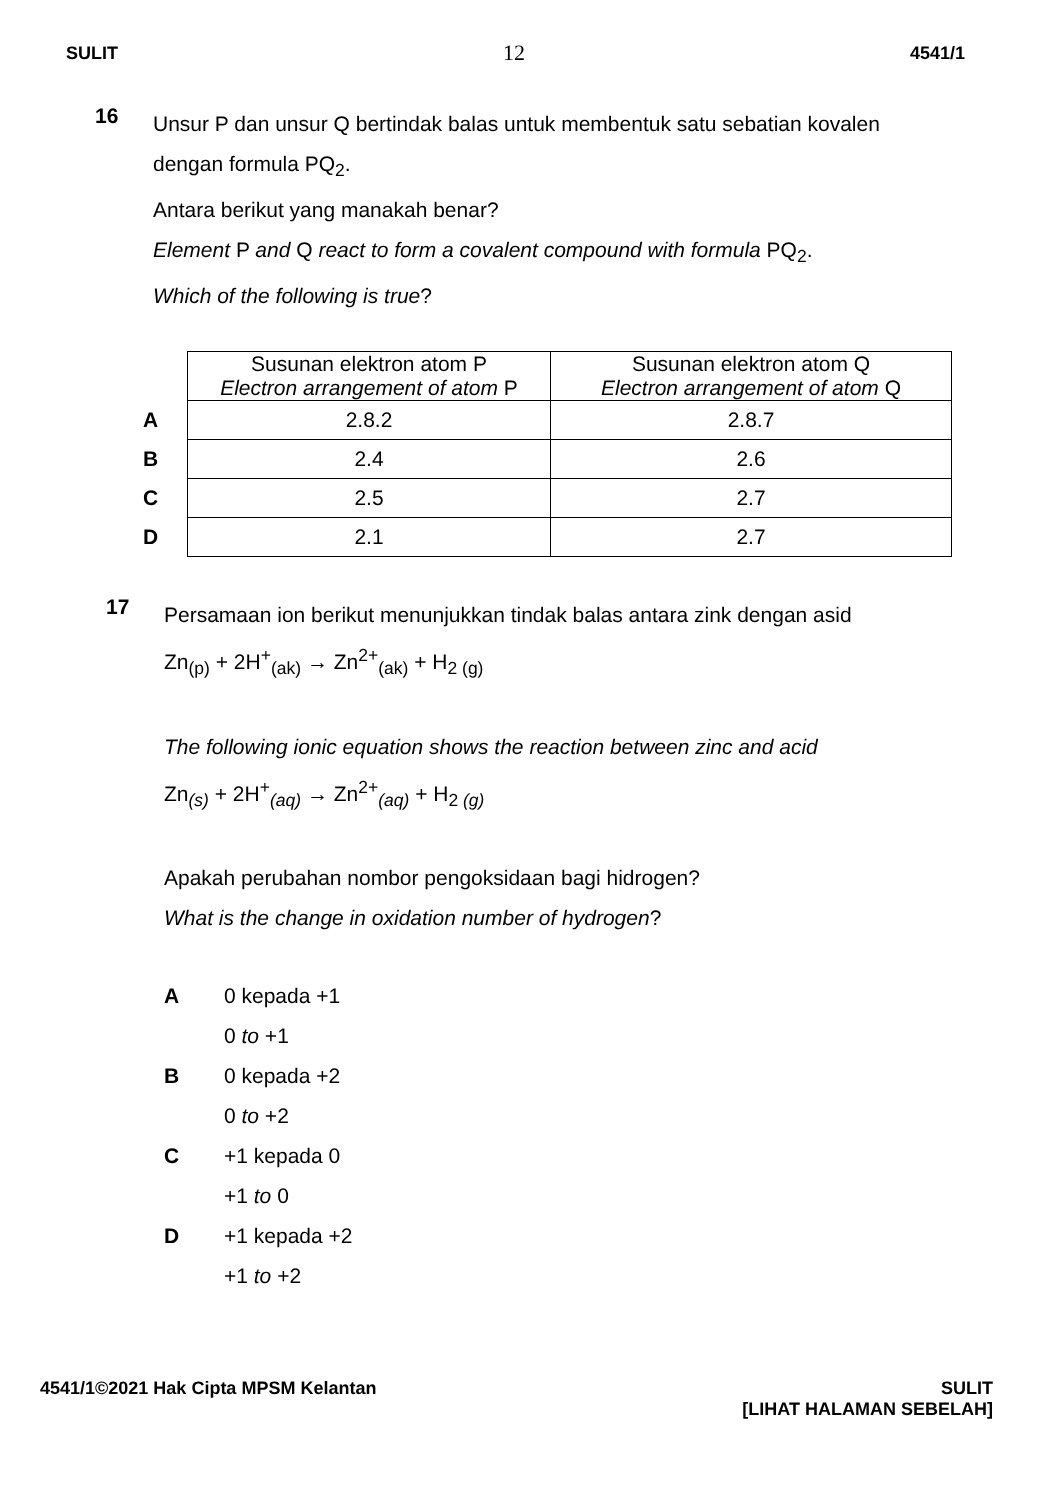SULIT 12 4541/1
16
Unsur P dan unsur Q bertindak balas untuk membentuk satu sebatian kovalen
dengan formula PQ<sub>2</sub>.
Antara berikut yang manakah benar?
Element P and Q react to form a covalent compound with formula PQ<sub>2</sub>.
Which of the following is true?
| | Susunan elektron atom P Electron arrangement of atom P | Susunan elektron atom Q Electron arrangement of atom Q |
| A | 2.8.2 | 2.8.7 |
| B | 2.4 | 2.6 |
| C | 2.5 | 2.7 |
| D | 2.1 | 2.7 |
17
Persamaan ion berikut menunjukkan tindak balas antara zink dengan asid
Zn<sub>(p)</sub> + 2H<sup>+</sup><sub>(ak)</sub> → Zn<sup>2+</sup><sub>(ak)</sub> + H<sub>2 (g)</sub>
The following ionic equation shows the reaction between zinc and acid
Zn<sub>(s)</sub> + 2H<sup>+</sup><sub>(aq)</sub> → Zn<sup>2+</sup><sub>(aq)</sub> + H<sub>2 (g)</sub>
Apakah perubahan nombor pengoksidaan bagi hidrogen?
What is the change in oxidation number of hydrogen?
A 0 kepada +1
0 to +1
B 0 kepada +2
0 to +2
C +1 kepada 0
+1 to 0
D +1 kepada +2
+1 to +2
4541/1©2021 Hak Cipta MPSM Kelantan SULIT
[LIHAT HALAMAN SEBELAH]